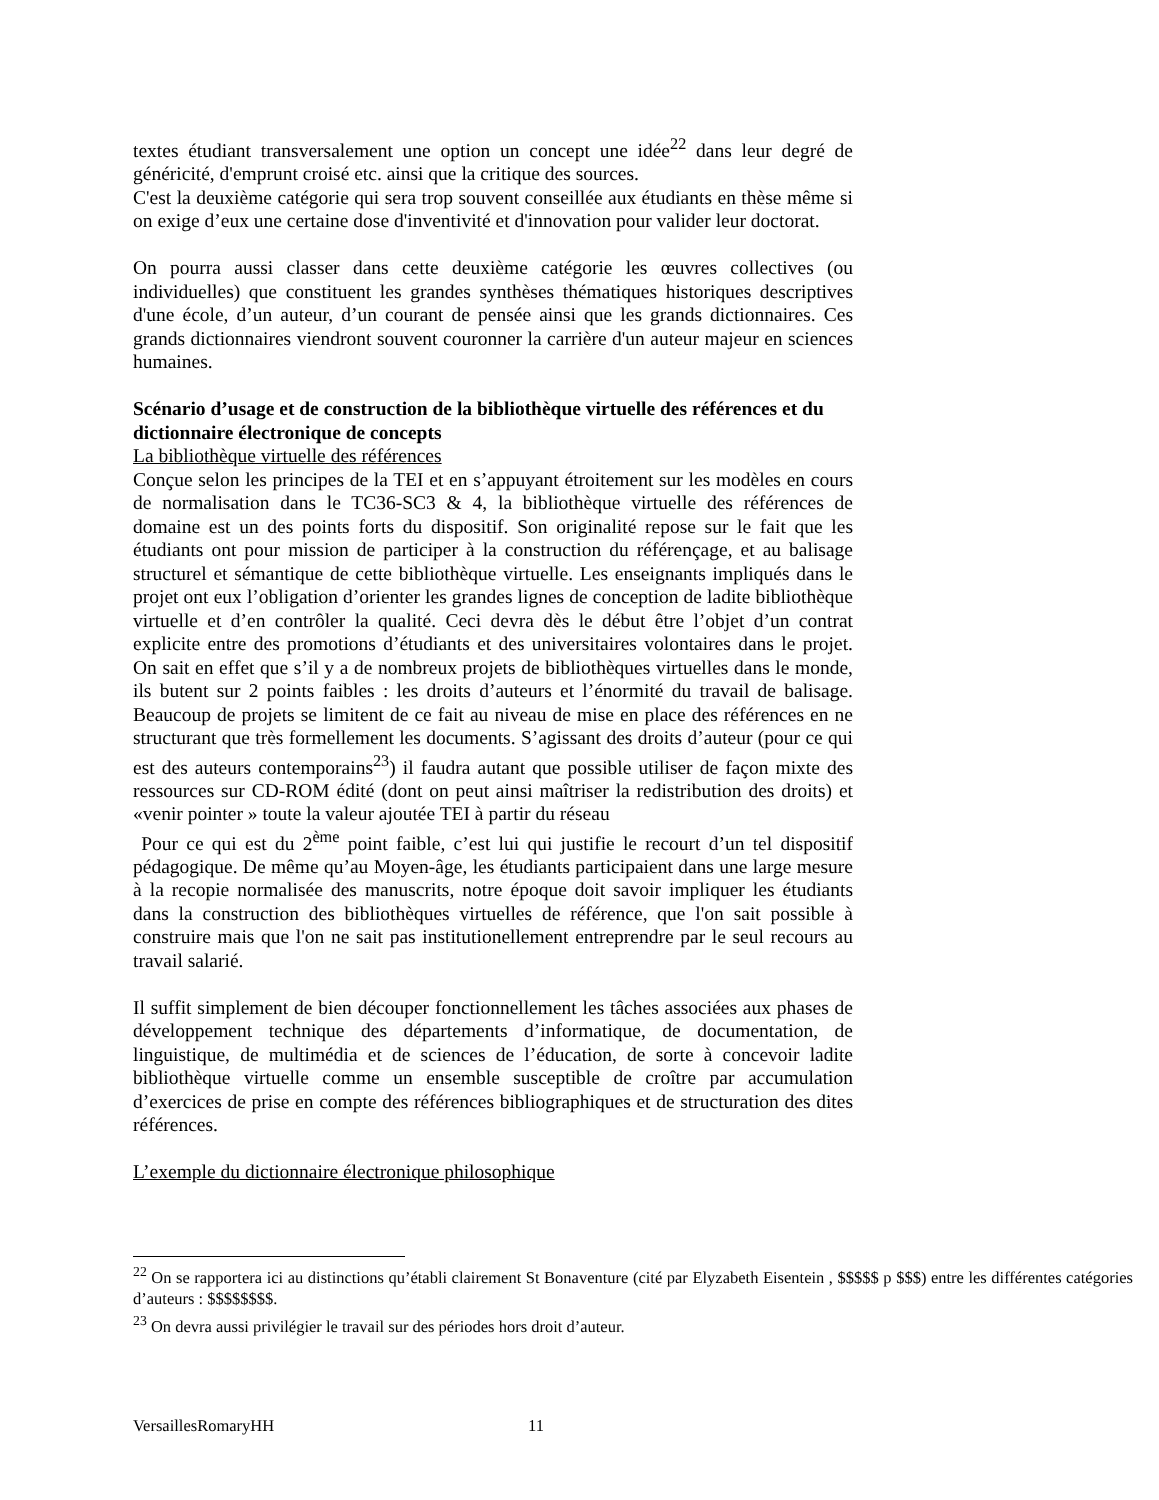textes étudiant transversalement une option un concept une idée<sup>22</sup> dans leur degré de généricité, d'emprunt croisé etc. ainsi que la critique des sources.
C'est la deuxième catégorie qui sera trop souvent conseillée aux étudiants en thèse même si on exige d’eux une certaine dose d'inventivité et d'innovation pour valider leur doctorat.
On pourra aussi classer dans cette deuxième catégorie les œuvres collectives (ou individuelles) que constituent les grandes synthèses thématiques historiques descriptives d'une école, d’un auteur, d’un courant de pensée ainsi que les grands dictionnaires. Ces grands dictionnaires viendront souvent couronner la carrière d'un auteur majeur en sciences humaines.
Scénario d’usage et de construction de la bibliothèque virtuelle des références et du dictionnaire électronique de concepts
La bibliothèque virtuelle des références
Conçue selon les principes de la TEI et en s’appuyant étroitement sur les modèles en cours de normalisation dans le TC36-SC3 & 4, la bibliothèque virtuelle des références de domaine est un des points forts du dispositif. Son originalité repose sur le fait que les étudiants ont pour mission de participer à la construction du référençage, et au balisage structurel et sémantique de cette bibliothèque virtuelle. Les enseignants impliqués dans le projet ont eux l’obligation d’orienter les grandes lignes de conception de ladite bibliothèque virtuelle et d’en contrôler la qualité. Ceci devra dès le début être l’objet d’un contrat explicite entre des promotions d’étudiants et des universitaires volontaires dans le projet. On sait en effet que s’il y a de nombreux projets de bibliothèques virtuelles dans le monde, ils butent sur 2 points faibles : les droits d’auteurs et l’énormité du travail de balisage. Beaucoup de projets se limitent de ce fait au niveau de mise en place des références en ne structurant que très formellement les documents. S’agissant des droits d’auteur (pour ce qui est des auteurs contemporains<sup>23</sup>) il faudra autant que possible utiliser de façon mixte des ressources sur CD-ROM édité (dont on peut ainsi maîtriser la redistribution des droits) et «venir pointer » toute la valeur ajoutée TEI à partir du réseau
Pour ce qui est du 2<sup>ème</sup> point faible, c’est lui qui justifie le recourt d’un tel dispositif pédagogique. De même qu’au Moyen-âge, les étudiants participaient dans une large mesure à la recopie normalisée des manuscrits, notre époque doit savoir impliquer les étudiants dans la construction des bibliothèques virtuelles de référence, que l'on sait possible à construire mais que l'on ne sait pas institutionellement entreprendre par le seul recours au travail salarié.
Il suffit simplement de bien découper fonctionnellement les tâches associées aux phases de développement technique des départements d’informatique, de documentation, de linguistique, de multimédia et de sciences de l’éducation, de sorte à concevoir ladite bibliothèque virtuelle comme un ensemble susceptible de croître par accumulation d’exercices de prise en compte des références bibliographiques et de structuration des dites références.
L’exemple du dictionnaire électronique philosophique
<sup>22</sup> On se rapportera ici au distinctions qu’établi clairement St Bonaventure (cité par Elyzabeth Eisentein , $$$$$ p $$$) entre les différentes catégories d’auteurs : $$$$$$$$.
<sup>23</sup> On devra aussi privilégier le travail sur des périodes hors droit d’auteur.
VersaillesRomaryHH 11